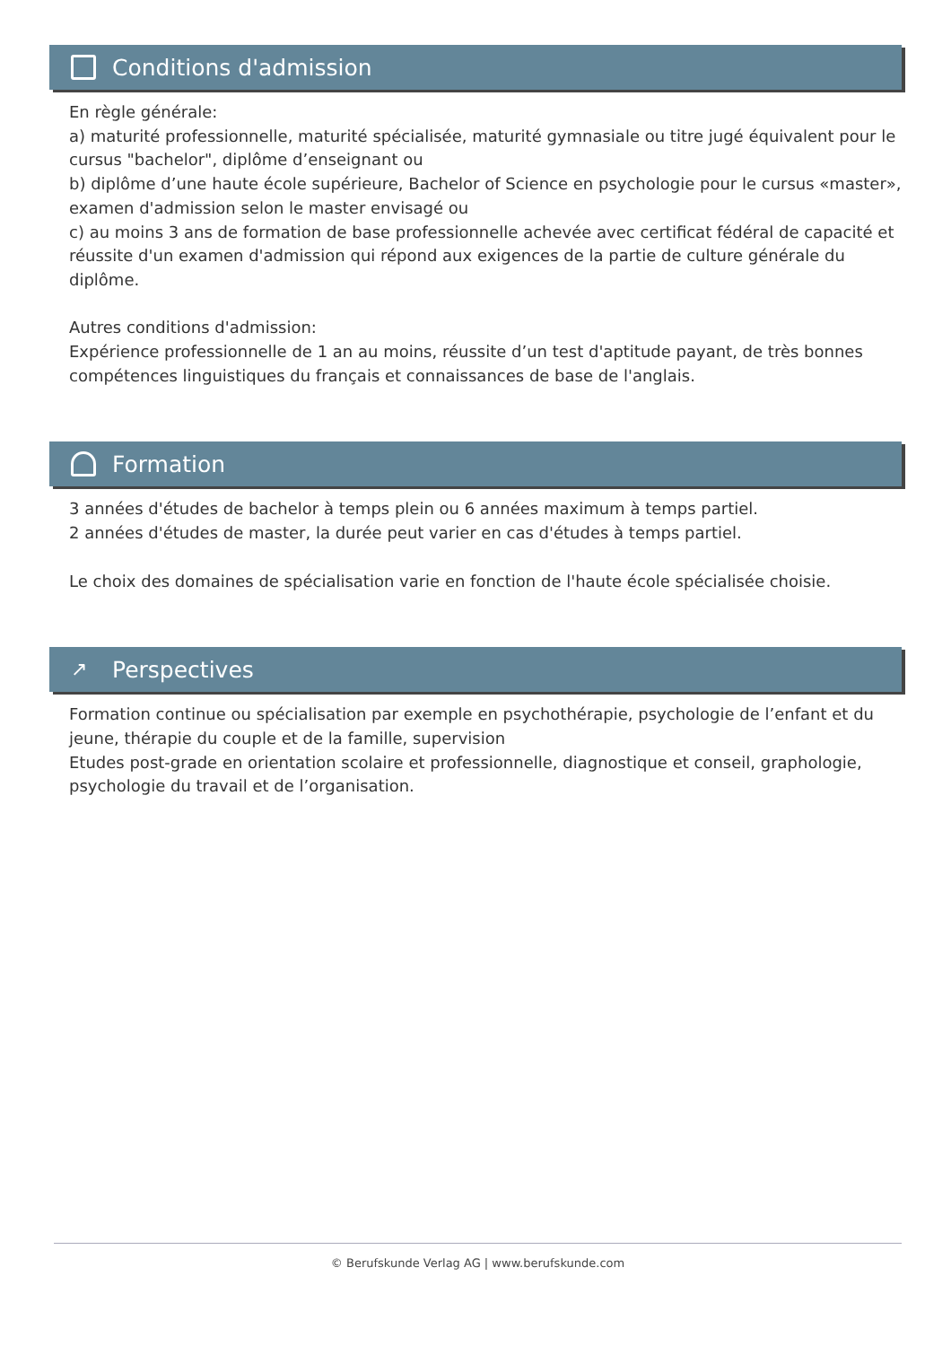Conditions d'admission
En règle générale:
a) maturité professionnelle, maturité spécialisée, maturité gymnasiale ou titre jugé équivalent pour le cursus "bachelor", diplôme d’enseignant ou
b) diplôme d’une haute école supérieure, Bachelor of Science en psychologie pour le cursus «master», examen d'admission selon le master envisagé ou
c) au moins 3 ans de formation de base professionnelle achevée avec certificat fédéral de capacité et réussite d'un examen d'admission qui répond aux exigences de la partie de culture générale du diplôme.
Autres conditions d'admission:
Expérience professionnelle de 1 an au moins, réussite d’un test d'aptitude payant, de très bonnes compétences linguistiques du français et connaissances de base de l'anglais.
Formation
3 années d'études de bachelor à temps plein ou 6 années maximum à temps partiel.
2 années d'études de master, la durée peut varier en cas d'études à temps partiel.
Le choix des domaines de spécialisation varie en fonction de l'haute école spécialisée choisie.
↗ Perspectives
Formation continue ou spécialisation par exemple en psychothérapie, psychologie de l’enfant et du jeune, thérapie du couple et de la famille, supervision
Etudes post-grade en orientation scolaire et professionnelle, diagnostique et conseil, graphologie, psychologie du travail et de l’organisation.
© Berufskunde Verlag AG | www.berufskunde.com